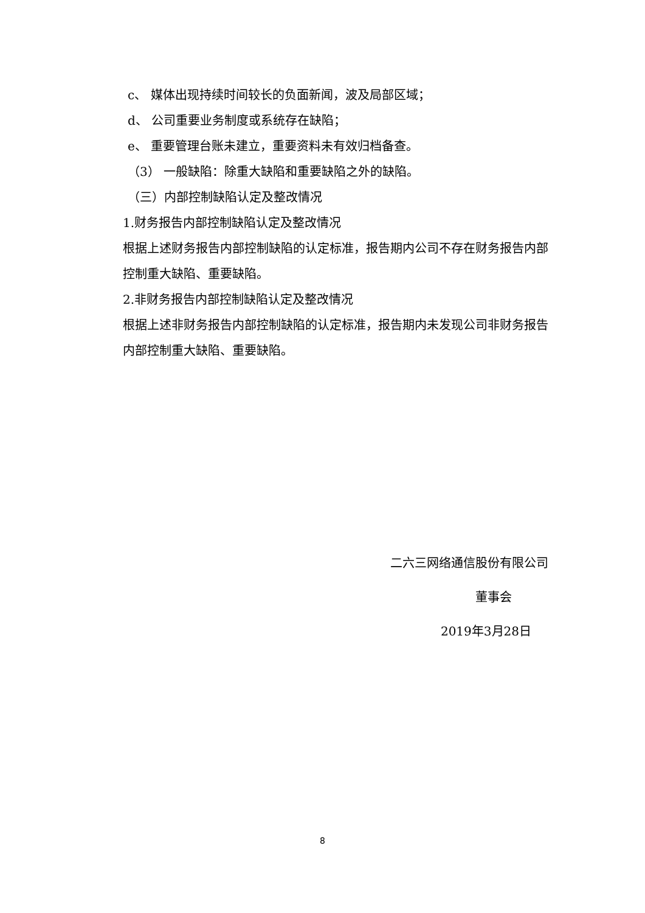c、 媒体出现持续时间较长的负面新闻，波及局部区域；
d、 公司重要业务制度或系统存在缺陷；
e、 重要管理台账未建立，重要资料未有效归档备查。
（3） 一般缺陷：除重大缺陷和重要缺陷之外的缺陷。
（三）内部控制缺陷认定及整改情况
1.财务报告内部控制缺陷认定及整改情况
根据上述财务报告内部控制缺陷的认定标准，报告期内公司不存在财务报告内部控制重大缺陷、重要缺陷。
2.非财务报告内部控制缺陷认定及整改情况
根据上述非财务报告内部控制缺陷的认定标准，报告期内未发现公司非财务报告内部控制重大缺陷、重要缺陷。
二六三网络通信股份有限公司
董事会
2019年3月28日
8